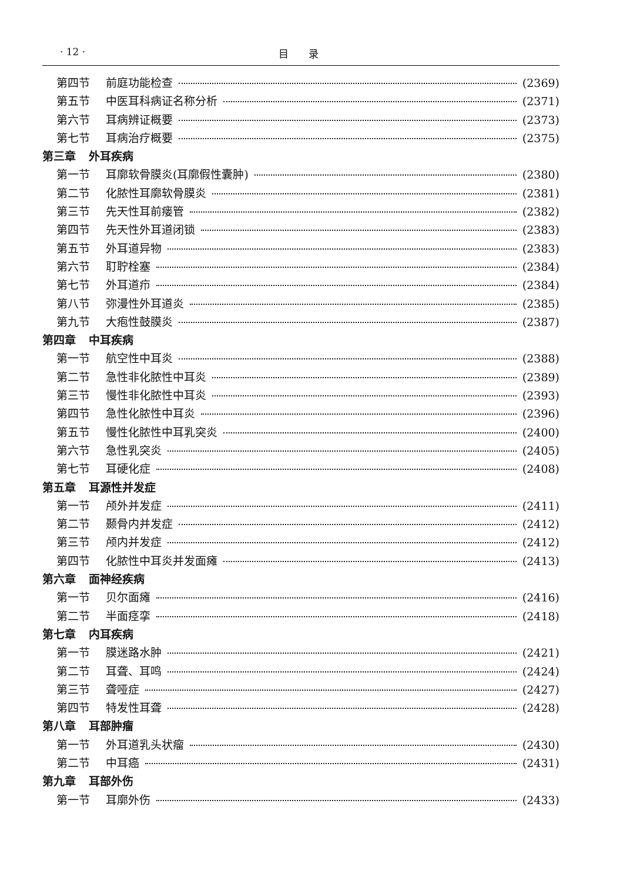· 12 · 目　　录
第四节 前庭功能检查 (2369)
第五节 中医耳科病证名称分析 (2371)
第六节 耳病辨证概要 (2373)
第七节 耳病治疗概要 (2375)
第三章 外耳疾病
第一节 耳廓软骨膜炎(耳廓假性囊肿) (2380)
第二节 化脓性耳廓软骨膜炎 (2381)
第三节 先天性耳前瘘管 (2382)
第四节 先天性外耳道闭锁 (2383)
第五节 外耳道异物 (2383)
第六节 耵聍栓塞 (2384)
第七节 外耳道疖 (2384)
第八节 弥漫性外耳道炎 (2385)
第九节 大疱性鼓膜炎 (2387)
第四章 中耳疾病
第一节 航空性中耳炎 (2388)
第二节 急性非化脓性中耳炎 (2389)
第三节 慢性非化脓性中耳炎 (2393)
第四节 急性化脓性中耳炎 (2396)
第五节 慢性化脓性中耳乳突炎 (2400)
第六节 急性乳突炎 (2405)
第七节 耳硬化症 (2408)
第五章 耳源性并发症
第一节 颅外并发症 (2411)
第二节 颞骨内并发症 (2412)
第三节 颅内并发症 (2412)
第四节 化脓性中耳炎并发面瘫 (2413)
第六章 面神经疾病
第一节 贝尔面瘫 (2416)
第二节 半面痉挛 (2418)
第七章 内耳疾病
第一节 膜迷路水肿 (2421)
第二节 耳聋、耳鸣 (2424)
第三节 聋哑症 (2427)
第四节 特发性耳聋 (2428)
第八章 耳部肿瘤
第一节 外耳道乳头状瘤 (2430)
第二节 中耳癌 (2431)
第九章 耳部外伤
第一节 耳廓外伤 (2433)